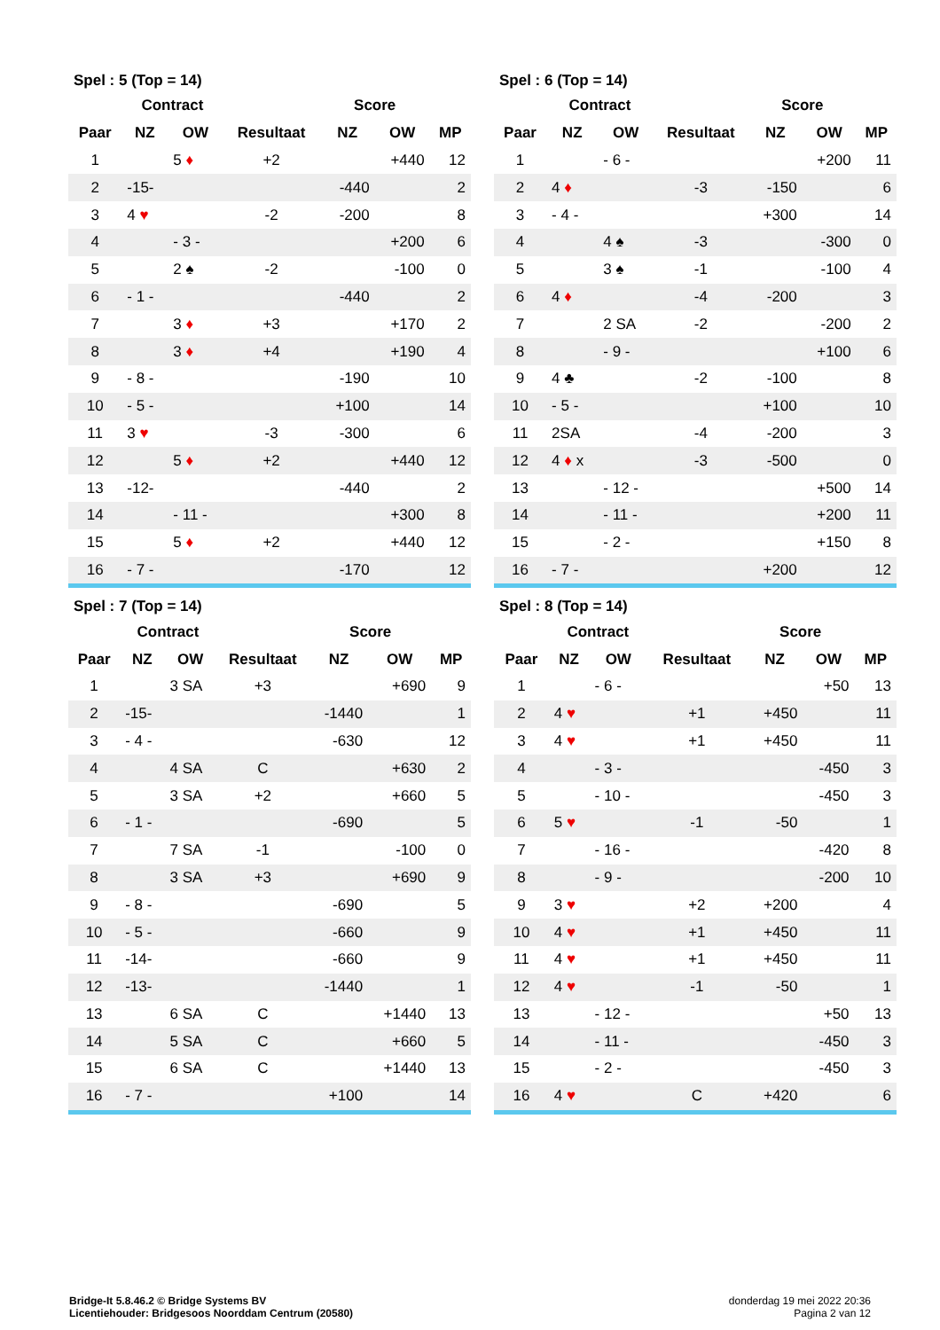| Spel : 5 (Top = 14) | | | | | | |
| --- | --- | --- | --- | --- | --- | --- |
| | Contract | | | Score | | |
| Paar | NZ | OW | Resultaat | NZ | OW | MP |
| 1 | | 5 ♦ | +2 | | +440 | 12 |
| 2 | -15- | | | -440 | | 2 |
| 3 | 4 ♥ | | -2 | -200 | | 8 |
| 4 | | - 3 - | | | +200 | 6 |
| 5 | | 2 ♠ | -2 | | -100 | 0 |
| 6 | - 1 - | | | -440 | | 2 |
| 7 | | 3 ♦ | +3 | | +170 | 2 |
| 8 | | 3 ♦ | +4 | | +190 | 4 |
| 9 | - 8 - | | | -190 | | 10 |
| 10 | - 5 - | | | +100 | | 14 |
| 11 | 3 ♥ | | -3 | -300 | | 6 |
| 12 | | 5 ♦ | +2 | | +440 | 12 |
| 13 | -12- | | | -440 | | 2 |
| 14 | | - 11 - | | | +300 | 8 |
| 15 | | 5 ♦ | +2 | | +440 | 12 |
| 16 | - 7 - | | | -170 | | 12 |
| Spel : 6 (Top = 14) | | | | | | |
| --- | --- | --- | --- | --- | --- | --- |
| | Contract | | | Score | | |
| Paar | NZ | OW | Resultaat | NZ | OW | MP |
| 1 | | - 6 - | | | +200 | 11 |
| 2 | 4 ♦ | | -3 | -150 | | 6 |
| 3 | - 4 - | | | +300 | | 14 |
| 4 | | 4 ♠ | -3 | | -300 | 0 |
| 5 | | 3 ♠ | -1 | | -100 | 4 |
| 6 | 4 ♦ | | -4 | -200 | | 3 |
| 7 | | 2 SA | -2 | | -200 | 2 |
| 8 | | - 9 - | | | +100 | 6 |
| 9 | 4 ♣ | | -2 | -100 | | 8 |
| 10 | - 5 - | | | +100 | | 10 |
| 11 | 2SA | | -4 | -200 | | 3 |
| 12 | 4 ♦ x | | -3 | -500 | | 0 |
| 13 | | - 12 - | | | +500 | 14 |
| 14 | | - 11 - | | | +200 | 11 |
| 15 | | - 2 - | | | +150 | 8 |
| 16 | - 7 - | | | +200 | | 12 |
| Spel : 7 (Top = 14) | | | | | | |
| --- | --- | --- | --- | --- | --- | --- |
| | Contract | | | Score | | |
| Paar | NZ | OW | Resultaat | NZ | OW | MP |
| 1 | | 3 SA | +3 | | +690 | 9 |
| 2 | -15- | | | -1440 | | 1 |
| 3 | - 4 - | | | -630 | | 12 |
| 4 | | 4 SA | C | | +630 | 2 |
| 5 | | 3 SA | +2 | | +660 | 5 |
| 6 | - 1 - | | | -690 | | 5 |
| 7 | | 7 SA | -1 | | -100 | 0 |
| 8 | | 3 SA | +3 | | +690 | 9 |
| 9 | - 8 - | | | -690 | | 5 |
| 10 | - 5 - | | | -660 | | 9 |
| 11 | -14- | | | -660 | | 9 |
| 12 | -13- | | | -1440 | | 1 |
| 13 | | 6 SA | C | | +1440 | 13 |
| 14 | | 5 SA | C | | +660 | 5 |
| 15 | | 6 SA | C | | +1440 | 13 |
| 16 | - 7 - | | | +100 | | 14 |
| Spel : 8 (Top = 14) | | | | | | |
| --- | --- | --- | --- | --- | --- | --- |
| | Contract | | | Score | | |
| Paar | NZ | OW | Resultaat | NZ | OW | MP |
| 1 | | - 6 - | | | +50 | 13 |
| 2 | 4 ♥ | | +1 | +450 | | 11 |
| 3 | 4 ♥ | | +1 | +450 | | 11 |
| 4 | | - 3 - | | | -450 | 3 |
| 5 | | - 10 - | | | -450 | 3 |
| 6 | 5 ♥ | | -1 | -50 | | 1 |
| 7 | | - 16 - | | | -420 | 8 |
| 8 | | - 9 - | | | -200 | 10 |
| 9 | 3 ♥ | | +2 | +200 | | 4 |
| 10 | 4 ♥ | | +1 | +450 | | 11 |
| 11 | 4 ♥ | | +1 | +450 | | 11 |
| 12 | 4 ♥ | | -1 | -50 | | 1 |
| 13 | | - 12 - | | | +50 | 13 |
| 14 | | - 11 - | | | -450 | 3 |
| 15 | | - 2 - | | | -450 | 3 |
| 16 | 4 ♥ | | C | +420 | | 6 |
Bridge-It 5.8.46.2 © Bridge Systems BV
Licentiehouder: Bridgesoos Noorddam Centrum (20580)
donderdag 19 mei 2022 20:36
Pagina 2 van 12